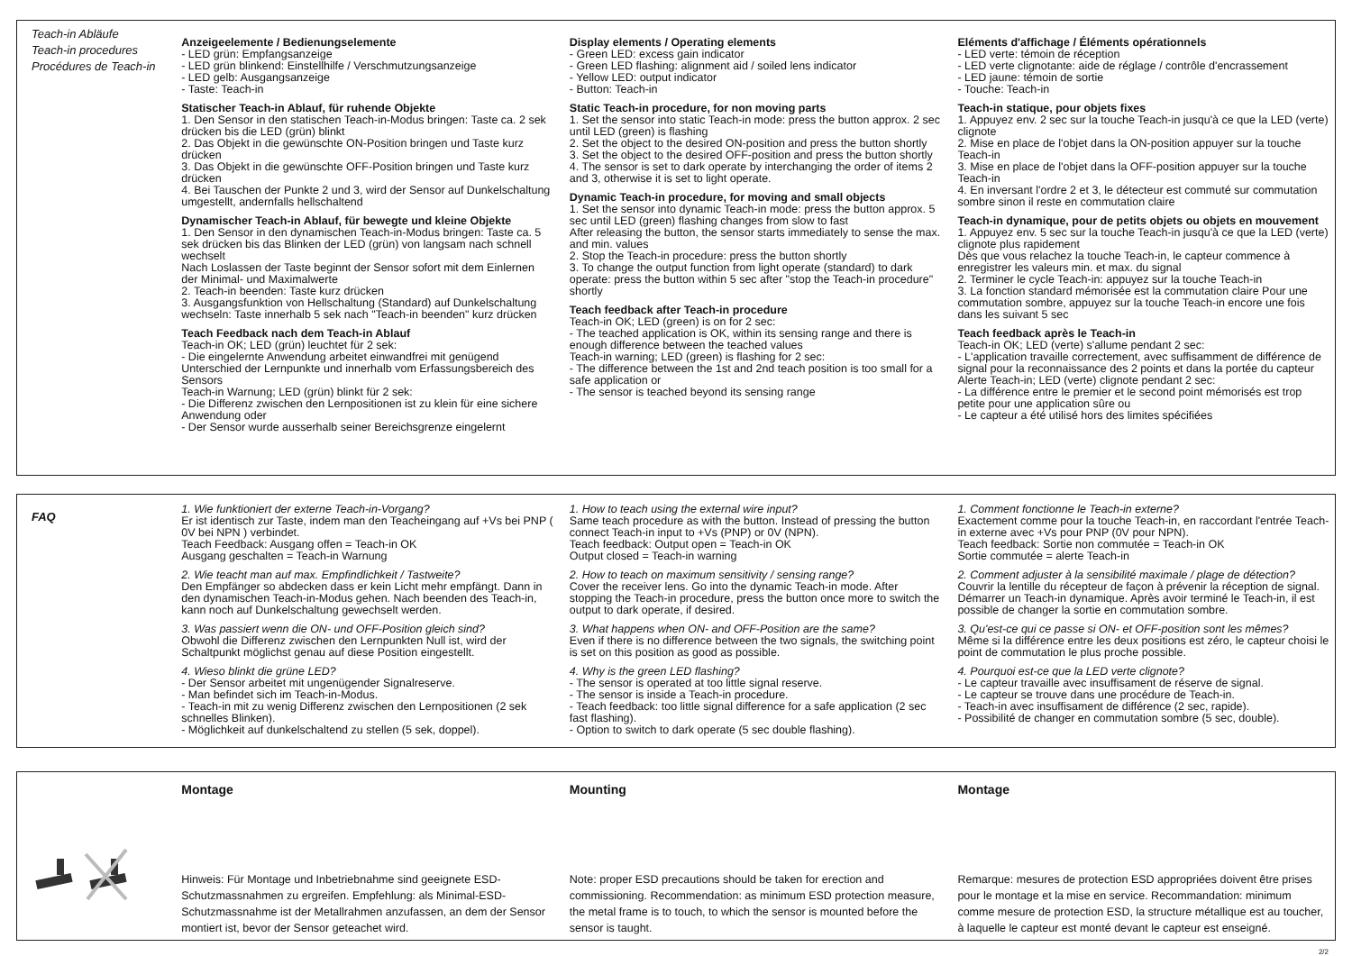Teach-in Abläufe
Teach-in procedures
Procédures de Teach-in
Anzeigeelemente / Bedienungselemente
- LED grün: Empfangsanzeige
- LED grün blinkend: Einstellhilfe / Verschmutzungsanzeige
- LED gelb: Ausgangsanzeige
- Taste: Teach-in
Statischer Teach-in Ablauf, für ruhende Objekte
1. Den Sensor in den statischen Teach-in-Modus bringen: Taste ca. 2 sek drücken bis die LED (grün) blinkt
2. Das Objekt in die gewünschte ON-Position bringen und Taste kurz drücken
3. Das Objekt in die gewünschte OFF-Position bringen und Taste kurz drücken
4. Bei Tauschen der Punkte 2 und 3, wird der Sensor auf Dunkelschaltung umgestellt, andernfalls hellschaltend
Dynamischer Teach-in Ablauf, für bewegte und kleine Objekte
1. Den Sensor in den dynamischen Teach-in-Modus bringen: Taste ca. 5 sek drücken bis das Blinken der LED (grün) von langsam nach schnell wechselt
Nach Loslassen der Taste beginnt der Sensor sofort mit dem Einlernen der Minimal- und Maximalwerte
2. Teach-in beenden: Taste kurz drücken
3. Ausgangsfunktion von Hellschaltung (Standard) auf Dunkelschaltung wechseln: Taste innerhalb 5 sek nach "Teach-in beenden" kurz drücken
Teach Feedback nach dem Teach-in Ablauf
Teach-in OK; LED (grün) leuchtet für 2 sek:
- Die eingelernte Anwendung arbeitet einwandfrei mit genügend Unterschied der Lernpunkte und innerhalb vom Erfassungsbereich des Sensors
Teach-in Warnung; LED (grün) blinkt für 2 sek:
- Die Differenz zwischen den Lernpositionen ist zu klein für eine sichere Anwendung oder
- Der Sensor wurde ausserhalb seiner Bereichsgrenze eingelernt
Display elements / Operating elements
- Green LED: excess gain indicator
- Green LED flashing: alignment aid / soiled lens indicator
- Yellow LED: output indicator
- Button: Teach-in
Static Teach-in procedure, for non moving parts
1. Set the sensor into static Teach-in mode: press the button approx. 2 sec until LED (green) is flashing
2. Set the object to the desired ON-position and press the button shortly
3. Set the object to the desired OFF-position and press the button shortly
4. The sensor is set to dark operate by interchanging the order of items 2 and 3, otherwise it is set to light operate.
Dynamic Teach-in procedure, for moving and small objects
1. Set the sensor into dynamic Teach-in mode: press the button approx. 5 sec until LED (green) flashing changes from slow to fast
After releasing the button, the sensor starts immediately to sense the max. and min. values
2. Stop the Teach-in procedure: press the button shortly
3. To change the output function from light operate (standard) to dark operate: press the button within 5 sec after "stop the Teach-in procedure" shortly
Teach feedback after Teach-in procedure
Teach-in OK; LED (green) is on for 2 sec:
- The teached application is OK, within its sensing range and there is enough difference between the teached values
Teach-in warning; LED (green) is flashing for 2 sec:
- The difference between the 1st and 2nd teach position is too small for a safe application or
- The sensor is teached beyond its sensing range
Eléments d'affichage / Éléments opérationnels
- LED verte: témoin de réception
- LED verte clignotante: aide de réglage / contrôle d'encrassement
- LED jaune: témoin de sortie
- Touche: Teach-in
Teach-in statique, pour objets fixes
1. Appuyez env. 2 sec sur la touche Teach-in jusqu'à ce que la LED (verte) clignote
2. Mise en place de l'objet dans la ON-position appuyer sur la touche Teach-in
3. Mise en place de l'objet dans la OFF-position appuyer sur la touche Teach-in
4. En inversant l'ordre 2 et 3, le détecteur est commuté sur commutation sombre sinon il reste en commutation claire
Teach-in dynamique, pour de petits objets ou objets en mouvement
1. Appuyez env. 5 sec sur la touche Teach-in jusqu'à ce que la LED (verte) clignote plus rapidement
Dès que vous relachez la touche Teach-in, le capteur commence à enregistrer les valeurs min. et max. du signal
2. Terminer le cycle Teach-in: appuyez sur la touche Teach-in
3. La fonction standard mémorisée est la commutation claire Pour une commutation sombre, appuyez sur la touche Teach-in encore une fois dans les suivant 5 sec
Teach feedback après le Teach-in
Teach-in OK; LED (verte) s'allume pendant 2 sec:
- L'application travaille correctement, avec suffisamment de différence de signal pour la reconnaissance des 2 points et dans la portée du capteur
Alerte Teach-in; LED (verte) clignote pendant 2 sec:
- La différence entre le premier et le second point mémorisés est trop petite pour une application sûre ou
- Le capteur a été utilisé hors des limites spécifiées
FAQ
1. Wie funktioniert der externe Teach-in-Vorgang?
Er ist identisch zur Taste, indem man den Teacheingang auf +Vs bei PNP ( 0V bei NPN ) verbindet.
Teach Feedback: Ausgang offen = Teach-in OK
Ausgang geschalten = Teach-in Warnung
2. Wie teacht man auf max. Empfindlichkeit / Tastweite?
Den Empfänger so abdecken dass er kein Licht mehr empfängt. Dann in den dynamischen Teach-in-Modus gehen. Nach beenden des Teach-in, kann noch auf Dunkelschaltung gewechselt werden.
3. Was passiert wenn die ON- und OFF-Position gleich sind?
Obwohl die Differenz zwischen den Lernpunkten Null ist, wird der Schaltpunkt möglichst genau auf diese Position eingestellt.
4. Wieso blinkt die grüne LED?
- Der Sensor arbeitet mit ungenügender Signalreserve.
- Man befindet sich im Teach-in-Modus.
- Teach-in mit zu wenig Differenz zwischen den Lernpositionen (2 sek schnelles Blinken).
- Möglichkeit auf dunkelschaltend zu stellen (5 sek, doppel).
1. How to teach using the external wire input?
Same teach procedure as with the button. Instead of pressing the button connect Teach-in input to +Vs (PNP) or 0V (NPN).
Teach feedback: Output open = Teach-in OK
Output closed = Teach-in warning
2. How to teach on maximum sensitivity / sensing range?
Cover the receiver lens. Go into the dynamic Teach-in mode. After stopping the Teach-in procedure, press the button once more to switch the output to dark operate, if desired.
3. What happens when ON- and OFF-Position are the same?
Even if there is no difference between the two signals, the switching point is set on this position as good as possible.
4. Why is the green LED flashing?
- The sensor is operated at too little signal reserve.
- The sensor is inside a Teach-in procedure.
- Teach feedback: too little signal difference for a safe application (2 sec fast flashing).
- Option to switch to dark operate (5 sec double flashing).
1. Comment fonctionne le Teach-in externe?
Exactement comme pour la touche Teach-in, en raccordant l'entrée Teach-in externe avec +Vs pour PNP (0V pour NPN).
Teach feedback: Sortie non commutée = Teach-in OK
Sortie commutée = alerte Teach-in
2. Comment adjuster à la sensibilité maximale / plage de détection?
Couvrir la lentille du récepteur de façon à prévenir la réception de signal. Démarrer un Teach-in dynamique. Après avoir terminé le Teach-in, il est possible de changer la sortie en commutation sombre.
3. Qu'est-ce qui ce passe si ON- et OFF-position sont les mêmes?
Même si la différence entre les deux positions est zéro, le capteur choisi le point de commutation le plus proche possible.
4. Pourquoi est-ce que la LED verte clignote?
- Le capteur travaille avec insuffisament de réserve de signal.
- Le capteur se trouve dans une procédure de Teach-in.
- Teach-in avec insuffisament de différence (2 sec, rapide).
- Possibilité de changer en commutation sombre (5 sec, double).
Montage
Hinweis: Für Montage und Inbetriebnahme sind geeignete ESD-Schutzmassnahmen zu ergreifen. Empfehlung: als Minimal-ESD-Schutzmassnahme ist der Metallrahmen anzufassen, an dem der Sensor montiert ist, bevor der Sensor geteachet wird.
Mounting
Note: proper ESD precautions should be taken for erection and commissioning. Recommendation: as minimum ESD protection measure, the metal frame is to touch, to which the sensor is mounted before the sensor is taught.
Montage
Remarque: mesures de protection ESD appropriées doivent être prises pour le montage et la mise en service. Recommandation: minimum comme mesure de protection ESD, la structure métallique est au toucher, à laquelle le capteur est monté devant le capteur est enseigné.
2/2